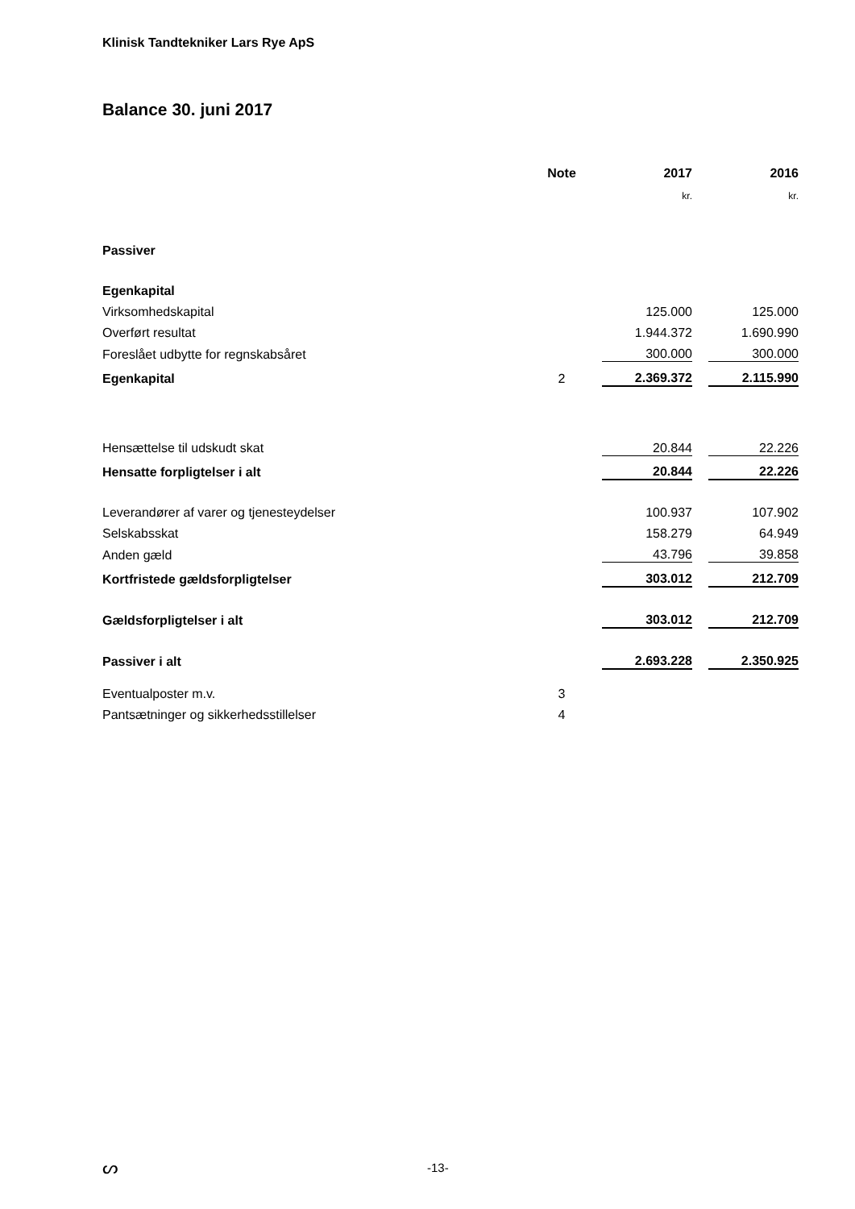Klinisk Tandtekniker Lars Rye ApS
Balance 30. juni 2017
| | Note | 2017 | | 2016 |
| --- | --- | --- | --- | --- |
| | | kr. | | kr. |
| Passiver | | | | |
| Egenkapital | | | | |
| Virksomhedskapital | | 125.000 | | 125.000 |
| Overført resultat | | 1.944.372 | | 1.690.990 |
| Foreslået udbytte for regnskabsåret | | 300.000 | | 300.000 |
| Egenkapital | 2 | 2.369.372 | | 2.115.990 |
| Hensættelse til udskudt skat | | 20.844 | | 22.226 |
| Hensatte forpligtelser i alt | | 20.844 | | 22.226 |
| Leverandører af varer og tjenesteydelser | | 100.937 | | 107.902 |
| Selskabsskat | | 158.279 | | 64.949 |
| Anden gæld | | 43.796 | | 39.858 |
| Kortfristede gældsforpligtelser | | 303.012 | | 212.709 |
| Gældsforpligtelser i alt | | 303.012 | | 212.709 |
| Passiver i alt | | 2.693.228 | | 2.350.925 |
| Eventualposter m.v. | 3 | | | |
| Pantsætninger og sikkerhedsstillelser | 4 | | | |
ᔕ -13-